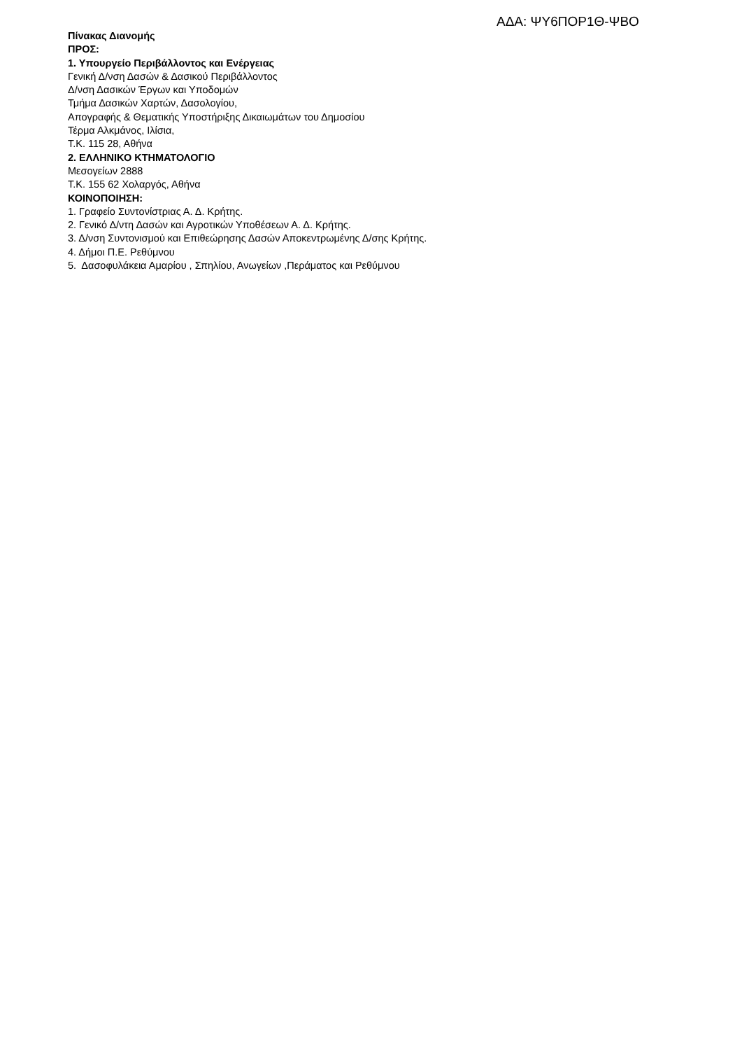ΑΔΑ: ΨΥ6ΠΟΡ1Θ-ΨΒΟ
Πίνακας Διανομής
ΠΡΟΣ:
1. Υπουργείο Περιβάλλοντος και Ενέργειας
Γενική Δ/νση Δασών & Δασικού Περιβάλλοντος
Δ/νση Δασικών Έργων και Υποδομών
Τμήμα Δασικών Χαρτών, Δασολογίου,
Απογραφής & Θεματικής Υποστήριξης Δικαιωμάτων του Δημοσίου
Τέρμα Αλκμάνος, Ιλίσια,
Τ.Κ. 115 28, Αθήνα
2. ΕΛΛΗΝΙΚΟ ΚΤΗΜΑΤΟΛΟΓΙΟ
Μεσογείων 2888
Τ.Κ. 155 62 Χολαργός, Αθήνα
ΚΟΙΝΟΠΟΙΗΣΗ:
1. Γραφείο Συντονίστριας Α. Δ. Κρήτης.
2. Γενικό Δ/ντη Δασών και Αγροτικών Υποθέσεων Α. Δ. Κρήτης.
3. Δ/νση Συντονισμού και Επιθεώρησης Δασών Αποκεντρωμένης Δ/σης Κρήτης.
4. Δήμοι Π.Ε. Ρεθύμνου
5. Δασοφυλάκεια Αμαρίου , Σπηλίου, Ανωγείων ,Περάματος και Ρεθύμνου